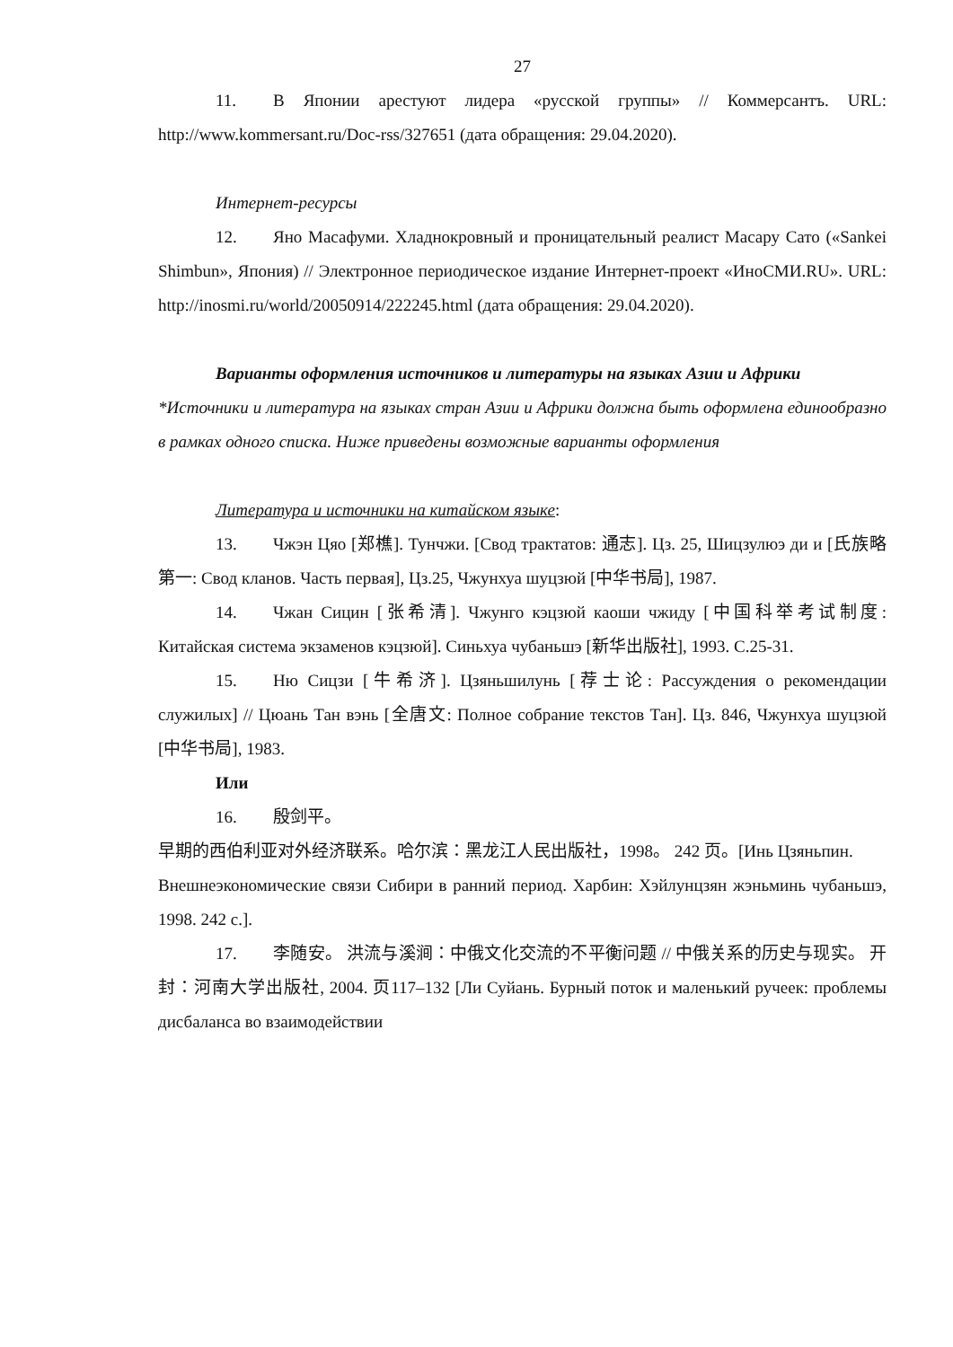27
11. В Японии арестуют лидера «русской группы» // Коммерсантъ. URL: http://www.kommersant.ru/Doc-rss/327651 (дата обращения: 29.04.2020).
Интернет-ресурсы
12. Яно Масафуми. Хладнокровный и проницательный реалист Масару Сато («Sankei Shimbun», Япония) // Электронное периодическое издание Интернет-проект «ИноСМИ.RU». URL: http://inosmi.ru/world/20050914/222245.html (дата обращения: 29.04.2020).
Варианты оформления источников и литературы на языках Азии и Африки
*Источники и литература на языках стран Азии и Африки должна быть оформлена единообразно в рамках одного списка. Ниже приведены возможные варианты оформления
Литература и источники на китайском языке:
13. Чжэн Цяо [郑樵]. Тунчжи. [Свод трактатов: 通志]. Цз. 25, Шицзулюэ ди и [氏族略第一: Свод кланов. Часть первая], Цз.25, Чжунхуа шуцзюй [中华书局], 1987.
14. Чжан Сицин [张希清]. Чжунго кэцзюй каоши чжиду [中国科举考试制度: Китайская система экзаменов кэцзюй]. Синьхуа чубаньшэ [新华出版社], 1993. С.25-31.
15. Ню Сицзи [牛希济]. Цзяньшилунь [荐士论: Рассуждения о рекомендации служилых] // Цюань Тан вэнь [全唐文: Полное собрание текстов Тан]. Цз. 846, Чжунхуа шуцзюй [中华书局], 1983.
Или
16. 殷剑平。
早期的西伯利亚对外经济联系。哈尔滨：黑龙江人民出版社，1998。 242 页。[Инь Цзяньпин.
Внешнеэкономические связи Сибири в ранний период. Харбин: Хэйлунцзян жэньминь чубаньшэ, 1998. 242 с.].
17. 李随安。 洪流与溪涧：中俄文化交流的不平衡问题 // 中俄关系的历史与现实。 开封：河南大学出版社, 2004. 页117–132 [Ли Суйань. Бурный поток и маленький ручеек: проблемы дисбаланса во взаимодействии